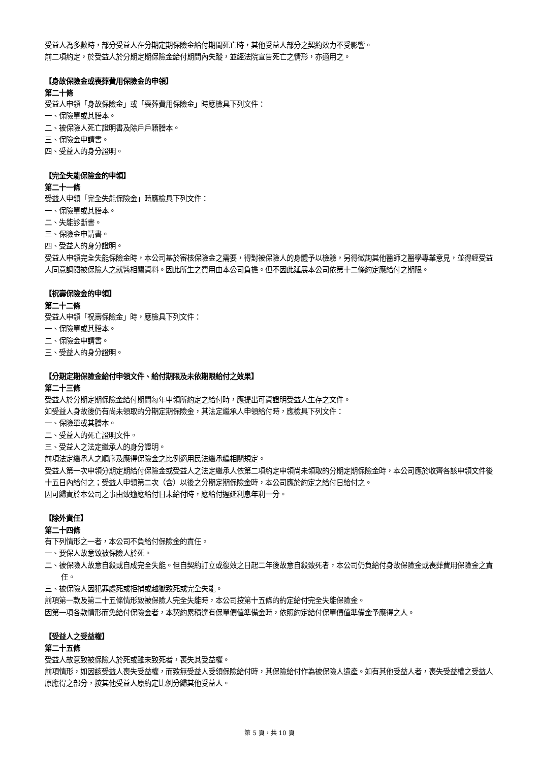受益人為多數時，部分受益人在分期定期保險金給付期間死亡時，其他受益人部分之契約效力不受影響。
前二項約定，於受益人於分期定期保險金給付期間內失蹤，並經法院宣告死亡之情形，亦適用之。
【身故保險金或喪葬費用保險金的申領】
第二十條
受益人申領「身故保險金」或「喪葬費用保險金」時應檢具下列文件：
一、保險單或其謄本。
二、被保險人死亡證明書及除戶戶籍謄本。
三、保險金申請書。
四、受益人的身分證明。
【完全失能保險金的申領】
第二十一條
受益人申領「完全失能保險金」時應檢具下列文件：
一、保險單或其謄本。
二、失能診斷書。
三、保險金申請書。
四、受益人的身分證明。
受益人申領完全失能保險金時，本公司基於審核保險金之需要，得對被保險人的身體予以檢驗，另得徵詢其他醫師之醫學專業意見，並得經受益人同意調閱被保險人之就醫相關資料。因此所生之費用由本公司負擔。但不因此延展本公司依第十二條約定應給付之期限。
【祝壽保險金的申領】
第二十二條
受益人申領「祝壽保險金」時，應檢具下列文件：
一、保險單或其謄本。
二、保險金申請書。
三、受益人的身分證明。
【分期定期保險金給付申領文件、給付期限及未依期限給付之效果】
第二十三條
受益人於分期定期保險金給付期間每年申領所約定之給付時，應提出可資證明受益人生存之文件。
如受益人身故後仍有尚未領取的分期定期保險金，其法定繼承人申領給付時，應檢具下列文件：
一、保險單或其謄本。
二、受益人的死亡證明文件。
三、受益人之法定繼承人的身分證明。
前項法定繼承人之順序及應得保險金之比例適用民法繼承編相關規定。
受益人第一次申領分期定期給付保險金或受益人之法定繼承人依第二項約定申領尚未領取的分期定期保險金時，本公司應於收齊各該申領文件後十五日內給付之；受益人申領第二次（含）以後之分期定期保險金時，本公司應於約定之給付日給付之。
因可歸責於本公司之事由致逾應給付日未給付時，應給付遲延利息年利一分。
【除外責任】
第二十四條
有下列情形之一者，本公司不負給付保險金的責任。
一、要保人故意致被保險人於死。
二、被保險人故意自殺或自成完全失能。但自契約訂立或復效之日起二年後故意自殺致死者，本公司仍負給付身故保險金或喪葬費用保險金之責任。
三、被保險人因犯罪處死或拒捕或越獄致死或完全失能。
前項第一款及第二十五條情形致被保險人完全失能時，本公司按第十五條的約定給付完全失能保險金。
因第一項各款情形而免給付保險金者，本契約累積達有保單價值準備金時，依照約定給付保單價值準備金予應得之人。
【受益人之受益權】
第二十五條
受益人故意致被保險人於死或雖未致死者，喪失其受益權。
前項情形，如因該受益人喪失受益權，而致無受益人受領保險給付時，其保險給付作為被保險人遺產。如有其他受益人者，喪失受益權之受益人原應得之部分，按其他受益人原約定比例分歸其他受益人。
第 5 頁，共 10 頁